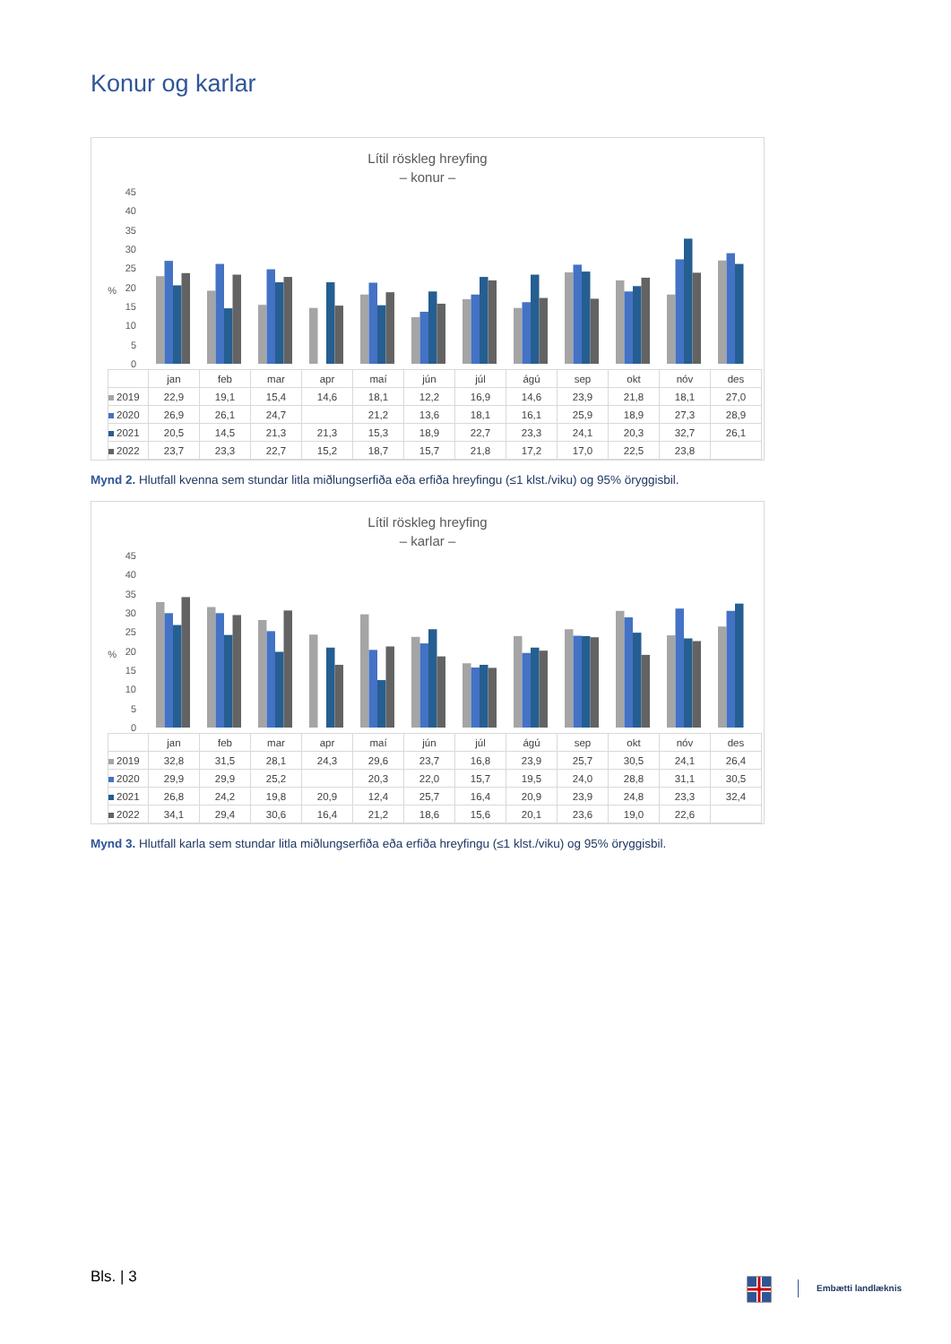Konur og karlar
Lítil röskleg hreyfing
– konur –
0
5
10
15
20
25
30
35
40
45
%
| | jan | feb | mar | apr | maí | jún | júl | ágú | sep | okt | nóv | des |
| --- | --- | --- | --- | --- | --- | --- | --- | --- | --- | --- | --- | --- |
| 2019 | 22,9 | 19,1 | 15,4 | 14,6 | 18,1 | 12,2 | 16,9 | 14,6 | 23,9 | 21,8 | 18,1 | 27,0 |
| 2020 | 26,9 | 26,1 | 24,7 | | 21,2 | 13,6 | 18,1 | 16,1 | 25,9 | 18,9 | 27,3 | 28,9 |
| 2021 | 20,5 | 14,5 | 21,3 | 21,3 | 15,3 | 18,9 | 22,7 | 23,3 | 24,1 | 20,3 | 32,7 | 26,1 |
| 2022 | 23,7 | 23,3 | 22,7 | 15,2 | 18,7 | 15,7 | 21,8 | 17,2 | 17,0 | 22,5 | 23,8 | |
Mynd 2. Hlutfall kvenna sem stundar litla miðlungserfiða eða erfiða hreyfingu (≤1 klst./viku) og 95% öryggisbil.
Lítil röskleg hreyfing
– karlar –
0
5
10
15
20
25
30
35
40
45
%
| | jan | feb | mar | apr | maí | jún | júl | ágú | sep | okt | nóv | des |
| --- | --- | --- | --- | --- | --- | --- | --- | --- | --- | --- | --- | --- |
| 2019 | 32,8 | 31,5 | 28,1 | 24,3 | 29,6 | 23,7 | 16,8 | 23,9 | 25,7 | 30,5 | 24,1 | 26,4 |
| 2020 | 29,9 | 29,9 | 25,2 | | 20,3 | 22,0 | 15,7 | 19,5 | 24,0 | 28,8 | 31,1 | 30,5 |
| 2021 | 26,8 | 24,2 | 19,8 | 20,9 | 12,4 | 25,7 | 16,4 | 20,9 | 23,9 | 24,8 | 23,3 | 32,4 |
| 2022 | 34,1 | 29,4 | 30,6 | 16,4 | 21,2 | 18,6 | 15,6 | 20,1 | 23,6 | 19,0 | 22,6 | |
Mynd 3. Hlutfall karla sem stundar litla miðlungserfiða eða erfiða hreyfingu (≤1 klst./viku) og 95% öryggisbil.
Bls. | 3 Embætti landlæknis